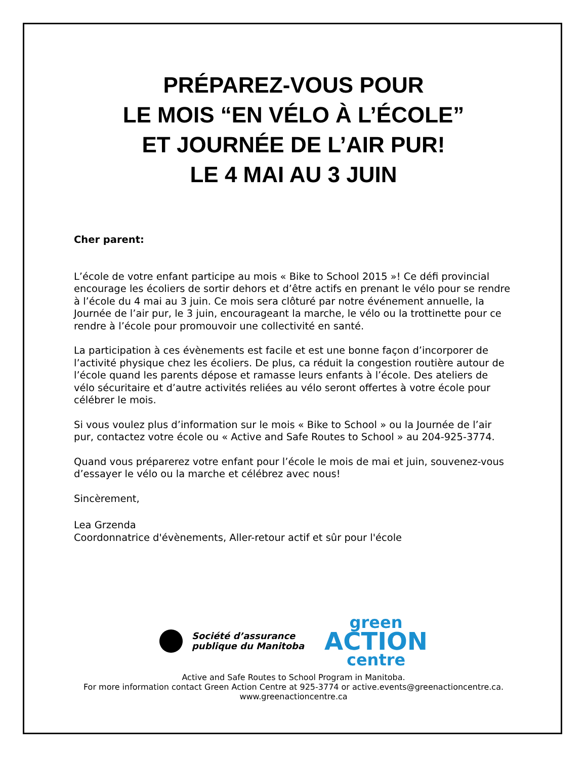PRÉPAREZ-VOUS POUR
LE MOIS “EN VÉLO À L’ÉCOLE”
ET JOURNÉE DE L’AIR PUR!
LE 4 MAI AU 3 JUIN
Cher parent:
L’école de votre enfant participe au mois « Bike to School 2015 »! Ce défi provincial encourage les écoliers de sortir dehors et d’être actifs en prenant le vélo pour se rendre à l’école du 4 mai au 3 juin. Ce mois sera clôturé par notre événement annuelle, la Journée de l’air pur, le 3 juin, encourageant la marche, le vélo ou la trottinette pour ce rendre à l’école pour promouvoir une collectivité en santé.
La participation à ces évènements est facile et est une bonne façon d’incorporer de l’activité physique chez les écoliers. De plus, ca réduit la congestion routière autour de l’école quand les parents dépose et ramasse leurs enfants à l’école. Des ateliers de vélo sécuritaire et d’autre activités reliées au vélo seront offertes à votre école pour célébrer le mois.
Si vous voulez plus d’information sur le mois « Bike to School » ou la Journée de l’air pur, contactez votre école ou « Active and Safe Routes to School » au 204-925-3774.
Quand vous préparerez votre enfant pour l’école le mois de mai et juin, souvenez-vous d’essayer le vélo ou la marche et célébrez avec nous!
Sincèrement,
Lea Grzenda
Coordonnatrice d'évènements, Aller-retour actif et sûr pour l'école
Société d’assurance
publique du Manitoba
green
ACTION
centre
Active and Safe Routes to School Program in Manitoba.
For more information contact Green Action Centre at 925-3774 or active.events@greenactioncentre.ca.
www.greenactioncentre.ca